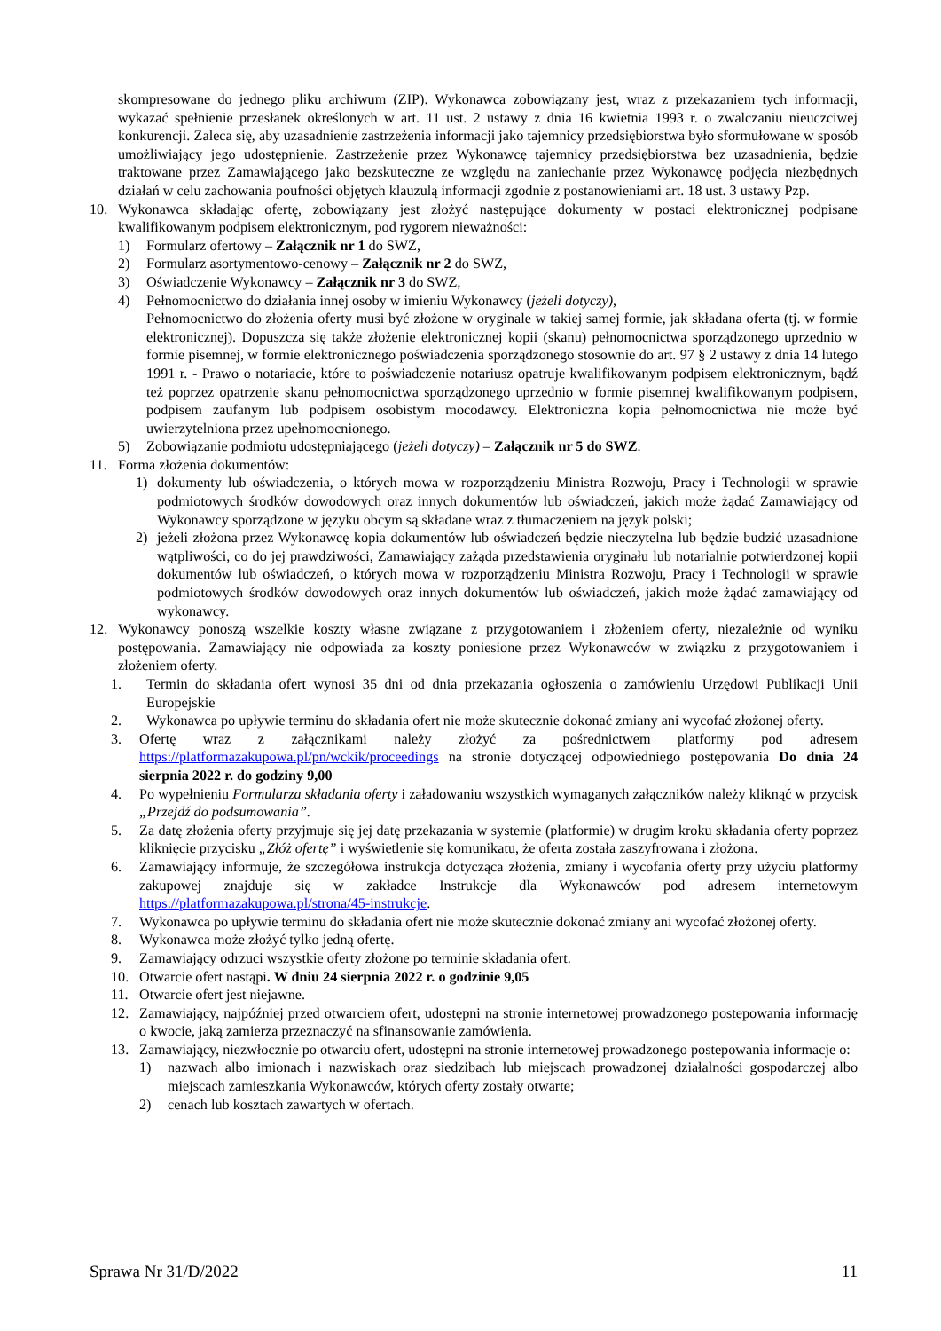skompresowane do jednego pliku archiwum (ZIP). Wykonawca zobowiązany jest, wraz z przekazaniem tych informacji, wykazać spełnienie przesłanek określonych w art. 11 ust. 2 ustawy z dnia 16 kwietnia 1993 r. o zwalczaniu nieuczciwej konkurencji. Zaleca się, aby uzasadnienie zastrzeżenia informacji jako tajemnicy przedsiębiorstwa było sformułowane w sposób umożliwiający jego udostępnienie. Zastrzeżenie przez Wykonawcę tajemnicy przedsiębiorstwa bez uzasadnienia, będzie traktowane przez Zamawiającego jako bezskuteczne ze względu na zaniechanie przez Wykonawcę podjęcia niezbędnych działań w celu zachowania poufności objętych klauzulą informacji zgodnie z postanowieniami art. 18 ust. 3 ustawy Pzp.
10. Wykonawca składając ofertę, zobowiązany jest złożyć następujące dokumenty w postaci elektronicznej podpisane kwalifikowanym podpisem elektronicznym, pod rygorem nieważności:
1) Formularz ofertowy – Załącznik nr 1 do SWZ,
2) Formularz asortymentowo-cenowy – Załącznik nr 2 do SWZ,
3) Oświadczenie Wykonawcy – Załącznik nr 3 do SWZ,
4) Pełnomocnictwo do działania innej osoby w imieniu Wykonawcy (jeżeli dotyczy),
Pełnomocnictwo do złożenia oferty musi być złożone w oryginale w takiej samej formie, jak składana oferta (tj. w formie elektronicznej). Dopuszcza się także złożenie elektronicznej kopii (skanu) pełnomocnictwa sporządzonego uprzednio w formie pisemnej, w formie elektronicznego poświadczenia sporządzonego stosownie do art. 97 § 2 ustawy z dnia 14 lutego 1991 r. - Prawo o notariacie, które to poświadczenie notariusz opatruje kwalifikowanym podpisem elektronicznym, bądź też poprzez opatrzenie skanu pełnomocnictwa sporządzonego uprzednio w formie pisemnej kwalifikowanym podpisem, podpisem zaufanym lub podpisem osobistym mocodawcy. Elektroniczna kopia pełnomocnictwa nie może być uwierzytelniona przez upełnomocnionego.
5) Zobowiązanie podmiotu udostępniającego (jeżeli dotyczy) – Załącznik nr 5 do SWZ.
11. Forma złożenia dokumentów:
1) dokumenty lub oświadczenia, o których mowa w rozporządzeniu Ministra Rozwoju, Pracy i Technologii w sprawie podmiotowych środków dowodowych oraz innych dokumentów lub oświadczeń, jakich może żądać Zamawiający od Wykonawcy sporządzone w języku obcym są składane wraz z tłumaczeniem na język polski;
2) jeżeli złożona przez Wykonawcę kopia dokumentów lub oświadczeń będzie nieczytelna lub będzie budzić uzasadnione wątpliwości, co do jej prawdziwości, Zamawiający zażąda przedstawienia oryginału lub notarialnie potwierdzonej kopii dokumentów lub oświadczeń, o których mowa w rozporządzeniu Ministra Rozwoju, Pracy i Technologii w sprawie podmiotowych środków dowodowych oraz innych dokumentów lub oświadczeń, jakich może żądać zamawiający od wykonawcy.
12. Wykonawcy ponoszą wszelkie koszty własne związane z przygotowaniem i złożeniem oferty, niezależnie od wyniku postępowania. Zamawiający nie odpowiada za koszty poniesione przez Wykonawców w związku z przygotowaniem i złożeniem oferty.
1. Termin do składania ofert wynosi 35 dni od dnia przekazania ogłoszenia o zamówieniu Urzędowi Publikacji Unii Europejskie
2. Wykonawca po upływie terminu do składania ofert nie może skutecznie dokonać zmiany ani wycofać złożonej oferty.
3. Ofertę wraz z załącznikami należy złożyć za pośrednictwem platformy pod adresem https://platformazakupowa.pl/pn/wckik/proceedings na stronie dotyczącej odpowiedniego postępowania Do dnia 24 sierpnia 2022 r. do godziny 9,00
4. Po wypełnieniu Formularza składania oferty i załadowaniu wszystkich wymaganych załączników należy kliknąć w przycisk „Przejdź do podsumowania”.
5. Za datę złożenia oferty przyjmuje się jej datę przekazania w systemie (platformie) w drugim kroku składania oferty poprzez kliknięcie przycisku „Złóż ofertę” i wyświetlenie się komunikatu, że oferta została zaszyfrowana i złożona.
6. Zamawiający informuje, że szczegółowa instrukcja dotycząca złożenia, zmiany i wycofania oferty przy użyciu platformy zakupowej znajduje się w zakładce Instrukcje dla Wykonawców pod adresem internetowym https://platformazakupowa.pl/strona/45-instrukcje.
7. Wykonawca po upływie terminu do składania ofert nie może skutecznie dokonać zmiany ani wycofać złożonej oferty.
8. Wykonawca może złożyć tylko jedną ofertę.
9. Zamawiający odrzuci wszystkie oferty złożone po terminie składania ofert.
10. Otwarcie ofert nastąpi. W dniu 24 sierpnia 2022 r. o godzinie 9,05
11. Otwarcie ofert jest niejawne.
12. Zamawiający, najpóźniej przed otwarciem ofert, udostępni na stronie internetowej prowadzonego postepowania informację o kwocie, jaką zamierza przeznaczyć na sfinansowanie zamówienia.
13. Zamawiający, niezwłocznie po otwarciu ofert, udostępni na stronie internetowej prowadzonego postepowania informacje o:
1) nazwach albo imionach i nazwiskach oraz siedzibach lub miejscach prowadzonej działalności gospodarczej albo miejscach zamieszkania Wykonawców, których oferty zostały otwarte;
2) cenach lub kosztach zawartych w ofertach.
Sprawa Nr 31/D/2022 11